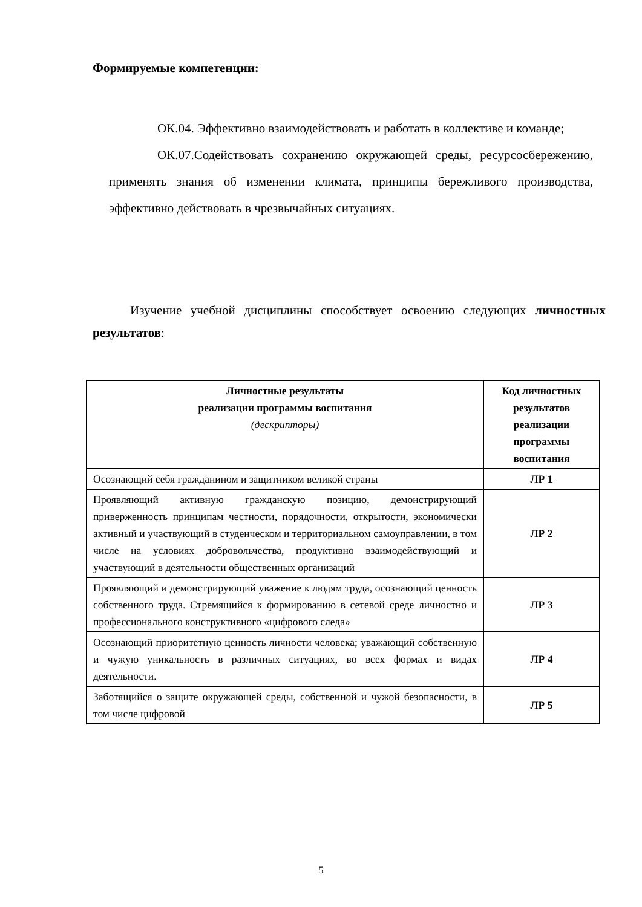Формируемые компетенции:
ОК.04. Эффективно взаимодействовать и работать в коллективе и команде;
ОК.07.Содействовать сохранению окружающей среды, ресурсосбережению, применять знания об изменении климата, принципы бережливого производства, эффективно действовать в чрезвычайных ситуациях.
Изучение учебной дисциплины способствует освоению следующих личностных результатов:
| Личностные результаты реализации программы воспитания (дескрипторы) | Код личностных результатов реализации программы воспитания |
| --- | --- |
| Осознающий себя гражданином и защитником великой страны | ЛР 1 |
| Проявляющий активную гражданскую позицию, демонстрирующий приверженность принципам честности, порядочности, открытости, экономически активный и участвующий в студенческом и территориальном самоуправлении, в том числе на условиях добровольчества, продуктивно взаимодействующий и участвующий в деятельности общественных организаций | ЛР 2 |
| Проявляющий и демонстрирующий уважение к людям труда, осознающий ценность собственного труда. Стремящийся к формированию в сетевой среде личностно и профессионального конструктивного «цифрового следа» | ЛР 3 |
| Осознающий приоритетную ценность личности человека; уважающий собственную и чужую уникальность в различных ситуациях, во всех формах и видах деятельности. | ЛР 4 |
| Заботящийся о защите окружающей среды, собственной и чужой безопасности, в том числе цифровой | ЛР 5 |
5